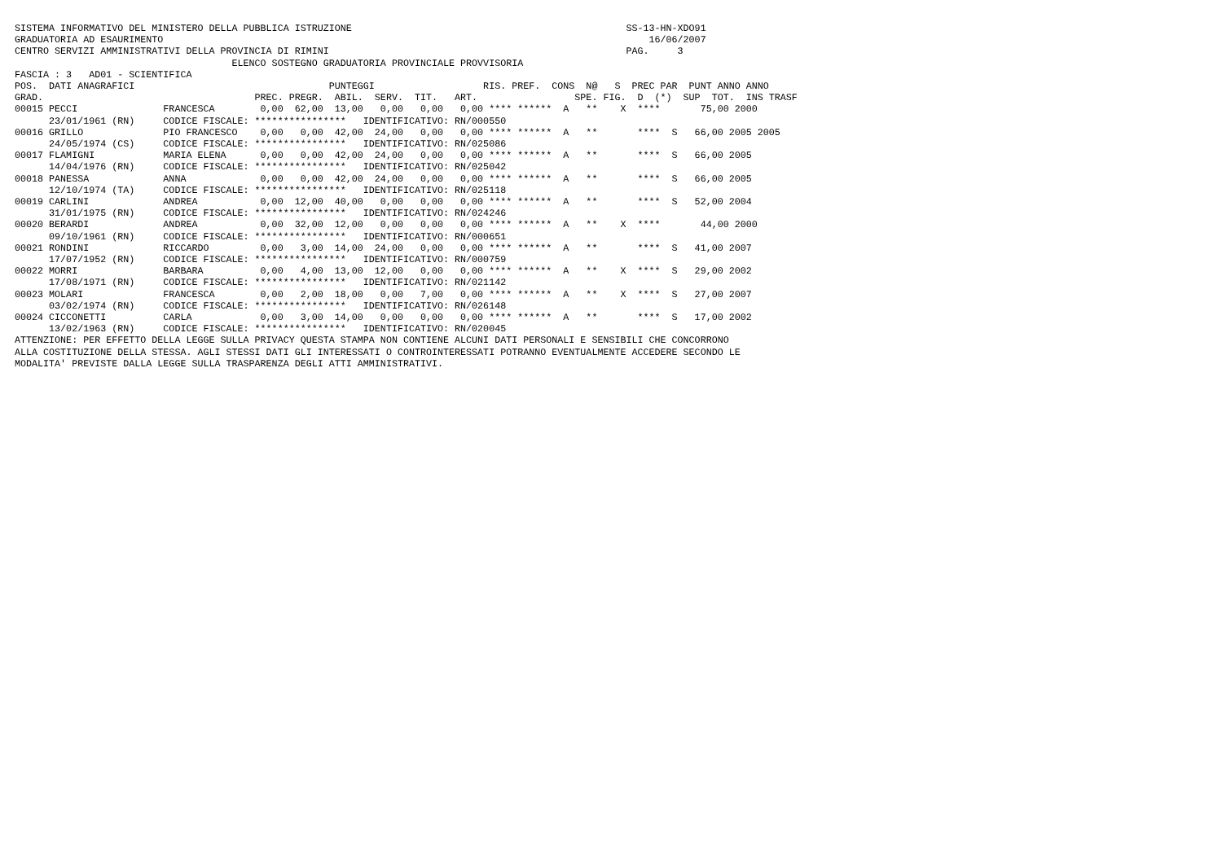SISTEMA INFORMATIVO DEL MINISTERO DELLA PUBBLICA ISTRUZIONE                                                SS-13-HN-XDO91
GRADUATORIA AD ESAURIMENTO                                                                                     16/06/2007
CENTRO SERVIZI AMMINISTRATIVI DELLA PROVINCIA DI RIMINI                                                    PAG.     3
                                      ELENCO SOSTEGNO GRADUATORIA PROVINCIALE PROVVISORIA
FASCIA : 3   AD01 - SCIENTIFICA
POS.  DATI ANAGRAFICI                                  PUNTEGGI                   RIS. PREF.  CONS  N@   S  PREC PAR  PUNT ANNO ANNO
GRAD.                                     PREC. PREGR.  ABIL.  SERV.  TIT.   ART.                 SPE. FIG.  D  (*)  SUP  TOT.  INS TRASF
00015 PECCI               FRANCESCA        0,00  62,00  13,00   0,00   0,00   0,00 **** ******  A   **    X  ****       75,00 2000
      23/01/1961 (RN)     CODICE FISCALE: ****************   IDENTIFICATIVO: RN/000550
00016 GRILLO              PIO FRANCESCO    0,00   0,00  42,00  24,00   0,00   0,00 **** ******  A   **       ****  S   66,00 2005 2005
      24/05/1974 (CS)     CODICE FISCALE: ****************   IDENTIFICATIVO: RN/025086
00017 FLAMIGNI            MARIA ELENA      0,00   0,00  42,00  24,00   0,00   0,00 **** ******  A   **       ****  S   66,00 2005
      14/04/1976 (RN)     CODICE FISCALE: ****************   IDENTIFICATIVO: RN/025042
00018 PANESSA             ANNA             0,00   0,00  42,00  24,00   0,00   0,00 **** ******  A   **       ****  S   66,00 2005
      12/10/1974 (TA)     CODICE FISCALE: ****************   IDENTIFICATIVO: RN/025118
00019 CARLINI             ANDREA           0,00  12,00  40,00   0,00   0,00   0,00 **** ******  A   **       ****  S   52,00 2004
      31/01/1975 (RN)     CODICE FISCALE: ****************   IDENTIFICATIVO: RN/024246
00020 BERARDI             ANDREA           0,00  32,00  12,00   0,00   0,00   0,00 **** ******  A   **    X  ****       44,00 2000
      09/10/1961 (RN)     CODICE FISCALE: ****************   IDENTIFICATIVO: RN/000651
00021 RONDINI             RICCARDO         0,00   3,00  14,00  24,00   0,00   0,00 **** ******  A   **       ****  S   41,00 2007
      17/07/1952 (RN)     CODICE FISCALE: ****************   IDENTIFICATIVO: RN/000759
00022 MORRI               BARBARA          0,00   4,00  13,00  12,00   0,00   0,00 **** ******  A   **    X  ****  S   29,00 2002
      17/08/1971 (RN)     CODICE FISCALE: ****************   IDENTIFICATIVO: RN/021142
00023 MOLARI              FRANCESCA        0,00   2,00  18,00   0,00   7,00   0,00 **** ******  A   **    X  ****  S   27,00 2007
      03/02/1974 (RN)     CODICE FISCALE: ****************   IDENTIFICATIVO: RN/026148
00024 CICCONETTI          CARLA            0,00   3,00  14,00   0,00   0,00   0,00 **** ******  A   **       ****  S   17,00 2002
      13/02/1963 (RN)     CODICE FISCALE: ****************   IDENTIFICATIVO: RN/020045
ATTENZIONE: PER EFFETTO DELLA LEGGE SULLA PRIVACY QUESTA STAMPA NON CONTIENE ALCUNI DATI PERSONALI E SENSIBILI CHE CONCORRONO
ALLA COSTITUZIONE DELLA STESSA. AGLI STESSI DATI GLI INTERESSATI O CONTROINTERESSATI POTRANNO EVENTUALMENTE ACCEDERE SECONDO LE
MODALITA' PREVISTE DALLA LEGGE SULLA TRASPARENZA DEGLI ATTI AMMINISTRATIVI.